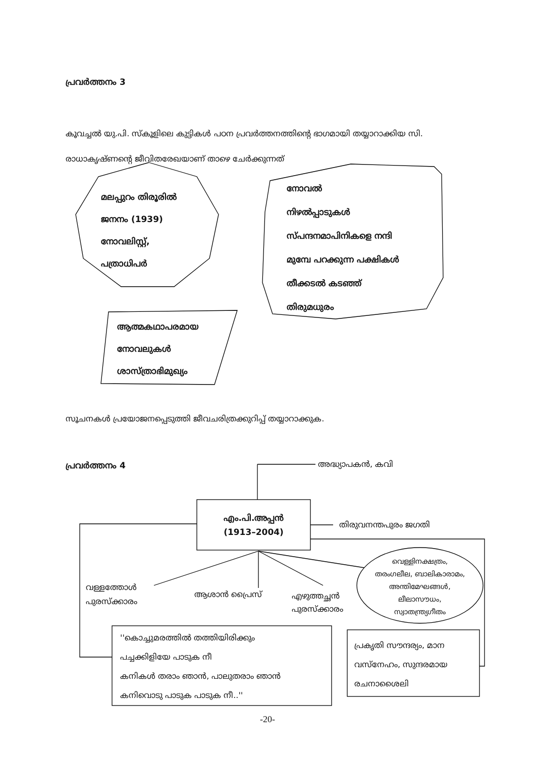പ്രവർത്തനം 3
കൂവച്ചൽ യു.പി. സ്കൂളിലെ കുട്ടികൾ പഠന പ്രവർത്തനത്തിന്റെ ഭാഗമായി തയ്യാറാക്കിയ സി. രാധാകൃഷ്ണന്റെ ജീവിതരേഖയാണ് താഴെ ചേർക്കുന്നത്
മലപ്പുറം തിരൂരിൽ
ജനനം (1939)
നോവലിസ്റ്റ്,
പത്രാധിപർ
നോവൽ
നിഴൽപ്പാടുകൾ
സ്പന്ദനമാപിനികളെ നന്ദി
മുമ്പേ പറക്കുന്ന പക്ഷികൾ
തീക്കടൽ കടഞ്ഞ്
തിരുമധുരം
ആത്മകഥാപരമായ
നോവലുകൾ
ശാസ്ത്രാഭിമുഖ്യം
സൂചനകൾ പ്രയോജനപ്പെടുത്തി ജീവചരിത്രക്കുറിപ്പ് തയ്യാറാക്കുക.
പ്രവർത്തനം 4 അദ്ധ്യാപകൻ, കവി
എം.പി.അപ്പൻ
(1913–2004)
തിരുവനന്തപുരം ജഗതി
വെള്ളിനക്ഷത്രം,
തരംഗലീല, ബാലികാരാമം, അന്തിമേഘങ്ങൾ,
ലീലാസൗധം,
സ്വാതന്ത്ര്യഗീതം
വള്ളത്തോൾ
പുരസ്ക്കാരം
ആശാൻ പ്രൈസ്
എഴുത്തച്ഛൻ
പുരസ്ക്കാരം
''കൊച്ചുമരത്തിൽ തത്തിയിരിക്കും
പച്ചക്കിളിയേ പാടുക നീ
കനികൾ തരാം ഞാൻ, പാലുതരാം ഞാൻ
കനിവൊടു പാടുക പാടുക നീ..''
പ്രകൃതി സൗന്ദര്യം, മാന
വസ്നേഹം, സുന്ദരമായ
രചനാശൈലി
-20-